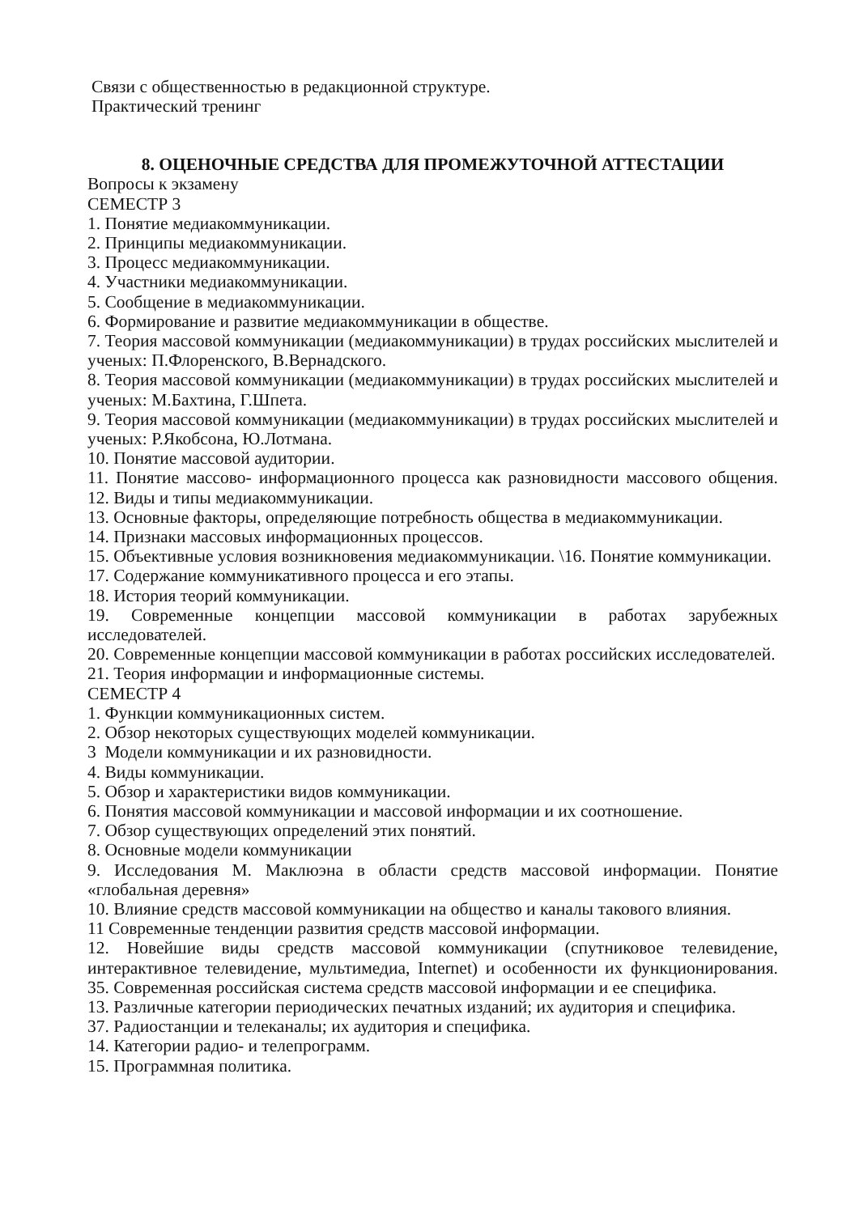Связи с общественностью в редакционной структуре.
Практический тренинг
8. ОЦЕНОЧНЫЕ СРЕДСТВА ДЛЯ ПРОМЕЖУТОЧНОЙ АТТЕСТАЦИИ
Вопросы к экзамену
СЕМЕСТР 3
1. Понятие медиакоммуникации.
2. Принципы медиакоммуникации.
3. Процесс медиакоммуникации.
4. Участники медиакоммуникации.
5. Сообщение в медиакоммуникации.
6. Формирование и развитие медиакоммуникации в обществе.
7. Теория массовой коммуникации (медиакоммуникации) в трудах российских мыслителей и ученых: П.Флоренского, В.Вернадского.
8. Теория массовой коммуникации (медиакоммуникации) в трудах российских мыслителей и ученых: М.Бахтина, Г.Шпета.
9. Теория массовой коммуникации (медиакоммуникации) в трудах российских мыслителей и ученых: Р.Якобсона, Ю.Лотмана.
10. Понятие массовой аудитории.
11. Понятие массово- информационного процесса как разновидности массового общения. 12. Виды и типы медиакоммуникации.
13. Основные факторы, определяющие потребность общества в медиакоммуникации.
14. Признаки массовых информационных процессов.
15. Объективные условия возникновения медиакоммуникации. \16. Понятие коммуникации.
17. Содержание коммуникативного процесса и его этапы.
18. История теорий коммуникации.
19. Современные концепции массовой коммуникации в работах зарубежных исследователей.
20. Современные концепции массовой коммуникации в работах российских исследователей.
21. Теория информации и информационные системы.
СЕМЕСТР 4
1. Функции коммуникационных систем.
2. Обзор некоторых существующих моделей коммуникации.
3 Модели коммуникации и их разновидности.
4. Виды коммуникации.
5. Обзор и характеристики видов коммуникации.
6. Понятия массовой коммуникации и массовой информации и их соотношение.
7. Обзор существующих определений этих понятий.
8. Основные модели коммуникации
9. Исследования М. Маклюэна в области средств массовой информации. Понятие «глобальная деревня»
10. Влияние средств массовой коммуникации на общество и каналы такового влияния.
11 Современные тенденции развития средств массовой информации.
12. Новейшие виды средств массовой коммуникации (спутниковое телевидение, интерактивное телевидение, мультимедиа, Internet) и особенности их функционирования. 35. Современная российская система средств массовой информации и ее специфика.
13. Различные категории периодических печатных изданий; их аудитория и специфика.
37. Радиостанции и телеканалы; их аудитория и специфика.
14. Категории радио- и телепрограмм.
15. Программная политика.